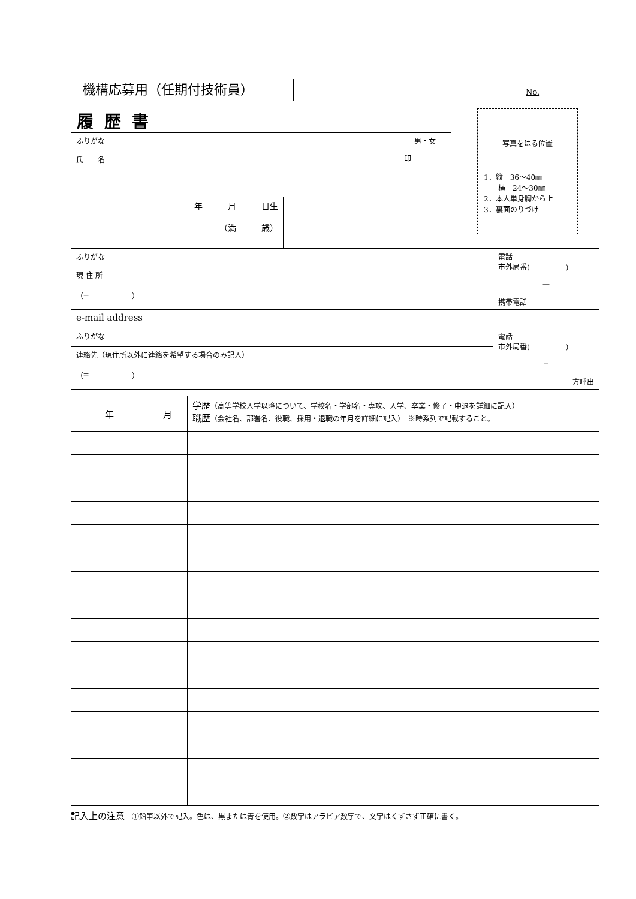機構応募用（任期付技術員）
No.
写真をはる位置
1．縦　36〜40㎜
　　横　24〜30㎜
2．本人単身胸から上
3．裏面のりづけ
履歴書
| ふりがな 氏 名 | 男・女 |
| | 印 |
| 年 月 日生 （満 歳） |
| ふりがな | 電話 市外局番( ) — 携帯電話 |
| 現 住 所 （〒 ） | |
| e-mail address | |
| ふりがな | 電話 市外局番( ) − 方呼出 |
| 連絡先（現住所以外に連絡を希望する場合のみ記入） （〒 ） | |
| 年 | 月 | 学歴 （高等学校入学以降について、学校名・学部名・専攻、入学、卒業・修了・中退を詳細に記入） 職歴 （会社名、部署名、役職、採用・退職の年月を詳細に記入） ※時系列で記載すること。 |
記入上の注意　①鉛筆以外で記入。色は、黒または青を使用。②数字はアラビア数字で、文字はくずさず正確に書く。